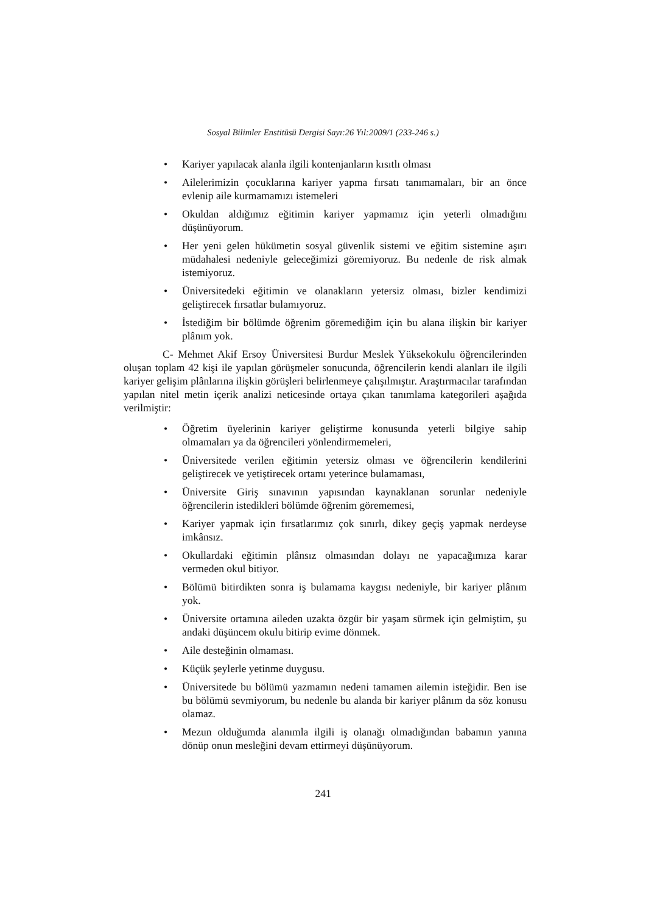Sosyal Bilimler Enstitüsü Dergisi Sayı:26 Yıl:2009/1 (233-246 s.)
• Kariyer yapılacak alanla ilgili kontenjanların kısıtlı olması
• Ailelerimizin çocuklarına kariyer yapma fırsatı tanımamaları, bir an önce evlenip aile kurmamamızı istemeleri
• Okuldan aldığımız eğitimin kariyer yapmamız için yeterli olmadığını düşünüyorum.
• Her yeni gelen hükümetin sosyal güvenlik sistemi ve eğitim sistemine aşırı müdahalesi nedeniyle geleceğimizi göremiyoruz. Bu nedenle de risk almak istemiyoruz.
• Üniversitedeki eğitimin ve olanakların yetersiz olması, bizler kendimizi geliştirecek fırsatlar bulamıyoruz.
• İstediğim bir bölümde öğrenim göremediğim için bu alana ilişkin bir kariyer plânım yok.
C- Mehmet Akif Ersoy Üniversitesi Burdur Meslek Yüksekokulu öğrencilerinden oluşan toplam 42 kişi ile yapılan görüşmeler sonucunda, öğrencilerin kendi alanları ile ilgili kariyer gelişim plânlarına ilişkin görüşleri belirlenmeye çalışılmıştır. Araştırmacılar tarafından yapılan nitel metin içerik analizi neticesinde ortaya çıkan tanımlama kategorileri aşağıda verilmiştir:
• Öğretim üyelerinin kariyer geliştirme konusunda yeterli bilgiye sahip olmamaları ya da öğrencileri yönlendirmemeleri,
• Üniversitede verilen eğitimin yetersiz olması ve öğrencilerin kendilerini geliştirecek ve yetiştirecek ortamı yeterince bulamaması,
• Üniversite Giriş sınavının yapısından kaynaklanan sorunlar nedeniyle öğrencilerin istedikleri bölümde öğrenim görememesi,
• Kariyer yapmak için fırsatlarımız çok sınırlı, dikey geçiş yapmak nerdeyse imkânsız.
• Okullardaki eğitimin plânsız olmasından dolayı ne yapacağımıza karar vermeden okul bitiyor.
• Bölümü bitirdikten sonra iş bulamama kaygısı nedeniyle, bir kariyer plânım yok.
• Üniversite ortamına aileden uzakta özgür bir yaşam sürmek için gelmiştim, şu andaki düşüncem okulu bitirip evime dönmek.
• Aile desteğinin olmaması.
• Küçük şeylerle yetinme duygusu.
• Üniversitede bu bölümü yazmamın nedeni tamamen ailemin isteğidir. Ben ise bu bölümü sevmiyorum, bu nedenle bu alanda bir kariyer plânım da söz konusu olamaz.
• Mezun olduğumda alanımla ilgili iş olanağı olmadığından babamın yanına dönüp onun mesleğini devam ettirmeyi düşünüyorum.
241